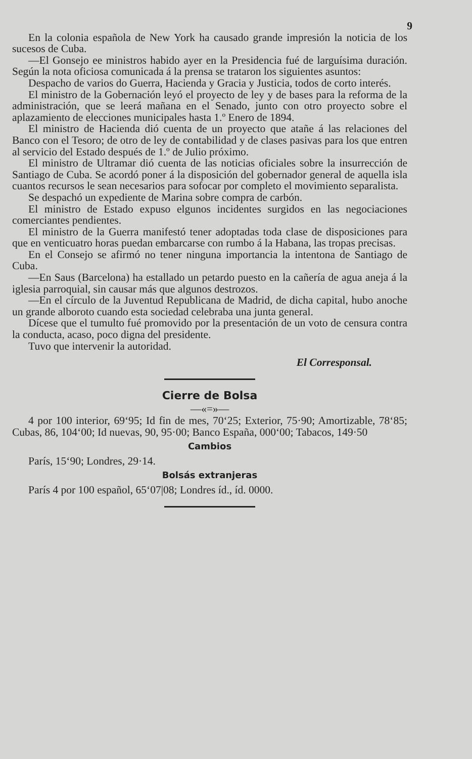9
En la colonia española de New York ha causado grande impresión la noticia de los sucesos de Cuba.
—El Gonsejo ee ministros habido ayer en la Presidencia fué de larguísima duración. Según la nota oficiosa comunicada á la prensa se trataron los siguientes asuntos:
Despacho de varios do Guerra, Hacienda y Gracia y Justicia, todos de corto interés.
El ministro de la Gobernación leyó el proyecto de ley y de bases para la reforma de la administración, que se leerá mañana en el Senado, junto con otro proyecto sobre el aplazamiento de elecciones municipales hasta 1.º Enero de 1894.
El ministro de Hacienda dió cuenta de un proyecto que atañe á las relaciones del Banco con el Tesoro; de otro de ley de contabilidad y de clases pasivas para los que entren al servicio del Estado después de 1.º de Julio próximo.
El ministro de Ultramar dió cuenta de las noticias oficiales sobre la insurrección de Santiago de Cuba. Se acordó poner á la disposición del gobernador general de aquella isla cuantos recursos le sean necesarios para sofocar por completo el movimiento separalista.
Se despachó un expediente de Marina sobre compra de carbón.
El ministro de Estado expuso elgunos incidentes surgidos en las negociaciones comerciantes pendientes.
El ministro de la Guerra manifestó tener adoptadas toda clase de disposiciones para que en venticuatro horas puedan embarcarse con rumbo á la Habana, las tropas precisas.
En el Consejo se afirmó no tener ninguna importancia la intentona de Santiago de Cuba.
—En Saus (Barcelona) ha estallado un petardo puesto en la cañería de agua aneja á la iglesia parroquial, sin causar más que algunos destrozos.
—En el círculo de la Juventud Republicana de Madrid, de dicha capital, hubo anoche un grande alboroto cuando esta sociedad celebraba una junta general.
Dícese que el tumulto fué promovido por la presentación de un voto de censura contra la conducta, acaso, poco digna del presidente.
Tuvo que intervenir la autoridad.
El Corresponsal.
Cierre de Bolsa
—«=»—
4 por 100 interior, 69‘95; Id fin de mes, 70‘25; Exterior, 75·90; Amortizable, 78‘85; Cubas, 86, 104‘00; Id nuevas, 90, 95·00; Banco España, 000‘00; Tabacos, 149·50
Cambios
París, 15‘90; Londres, 29·14.
Bolsás extranjeras
París 4 por 100 español, 65‘07|08; Londres íd., íd. 0000.